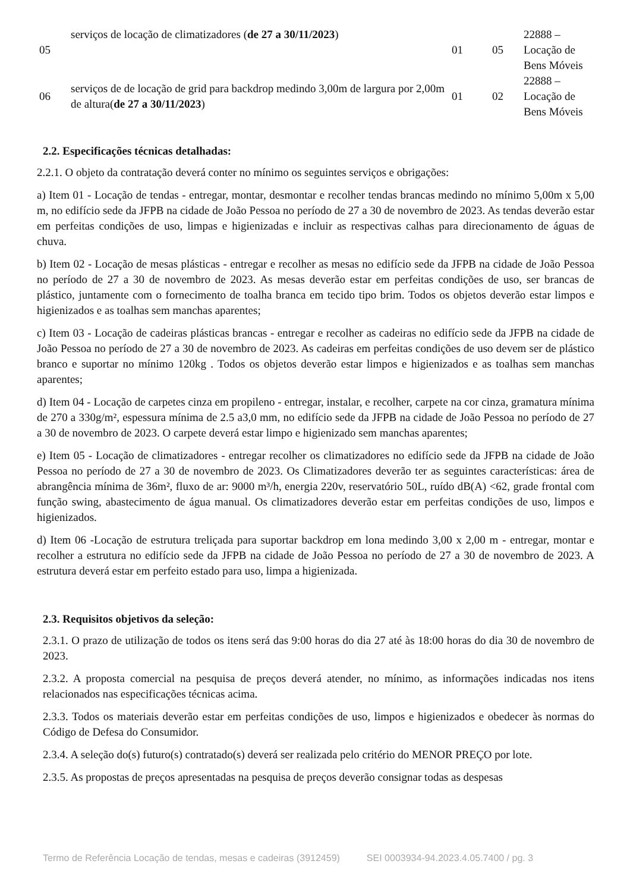| 05 | serviços de locação de climatizadores ( de 27 a 30/11/2023 ) | 01 | 05 | 22888 – Locação de Bens Móveis |
| 06 | serviços de de locação de grid para backdrop medindo 3,00m de largura por 2,00m de altura( de 27 a 30/11/2023 ) | 01 | 02 | 22888 – Locação de Bens Móveis |
2.2. Especificações técnicas detalhadas:
2.2.1. O objeto da contratação deverá conter no mínimo os seguintes serviços e obrigações:
a) Item 01 - Locação de tendas - entregar, montar, desmontar e recolher tendas brancas medindo no mínimo 5,00m x 5,00 m, no edifício sede da JFPB na cidade de João Pessoa no período de 27 a 30 de novembro de 2023. As tendas deverão estar em perfeitas condições de uso, limpas e higienizadas e incluir as respectivas calhas para direcionamento de águas de chuva.
b) Item 02 - Locação de mesas plásticas - entregar e recolher as mesas no edifício sede da JFPB na cidade de João Pessoa no período de 27 a 30 de novembro de 2023. As mesas deverão estar em perfeitas condições de uso, ser brancas de plástico, juntamente com o fornecimento de toalha branca em tecido tipo brim. Todos os objetos deverão estar limpos e higienizados e as toalhas sem manchas aparentes;
c) Item 03 - Locação de cadeiras plásticas brancas - entregar e recolher as cadeiras no edifício sede da JFPB na cidade de João Pessoa no período de 27 a 30 de novembro de 2023. As cadeiras em perfeitas condições de uso devem ser de plástico branco e suportar no mínimo 120kg . Todos os objetos deverão estar limpos e higienizados e as toalhas sem manchas aparentes;
d) Item 04 - Locação de carpetes cinza em propileno - entregar, instalar, e recolher, carpete na cor cinza, gramatura mínima de 270 a 330g/m², espessura mínima de 2.5 a3,0 mm, no edifício sede da JFPB na cidade de João Pessoa no período de 27 a 30 de novembro de 2023. O carpete deverá estar limpo e higienizado sem manchas aparentes;
e) Item 05 - Locação de climatizadores - entregar recolher os climatizadores no edifício sede da JFPB na cidade de João Pessoa no período de 27 a 30 de novembro de 2023. Os Climatizadores deverão ter as seguintes características: área de abrangência mínima de 36m², fluxo de ar: 9000 m³/h, energia 220v, reservatório 50L, ruído dB(A) <62, grade frontal com função swing, abastecimento de água manual. Os climatizadores deverão estar em perfeitas condições de uso, limpos e higienizados.
d) Item 06 -Locação de estrutura treliçada para suportar backdrop em lona medindo 3,00 x 2,00 m - entregar, montar e recolher a estrutura no edifício sede da JFPB na cidade de João Pessoa no período de 27 a 30 de novembro de 2023. A estrutura deverá estar em perfeito estado para uso, limpa a higienizada.
2.3. Requisitos objetivos da seleção:
2.3.1. O prazo de utilização de todos os itens será das 9:00 horas do dia 27 até às 18:00 horas do dia 30 de novembro de 2023.
2.3.2. A proposta comercial na pesquisa de preços deverá atender, no mínimo, as informações indicadas nos itens relacionados nas especificações técnicas acima.
2.3.3. Todos os materiais deverão estar em perfeitas condições de uso, limpos e higienizados e obedecer às normas do Código de Defesa do Consumidor.
2.3.4. A seleção do(s) futuro(s) contratado(s) deverá ser realizada pelo critério do MENOR PREÇO por lote.
2.3.5. As propostas de preços apresentadas na pesquisa de preços deverão consignar todas as despesas
Termo de Referência Locação de tendas, mesas e cadeiras (3912459) SEI 0003934-94.2023.4.05.7400 / pg. 3